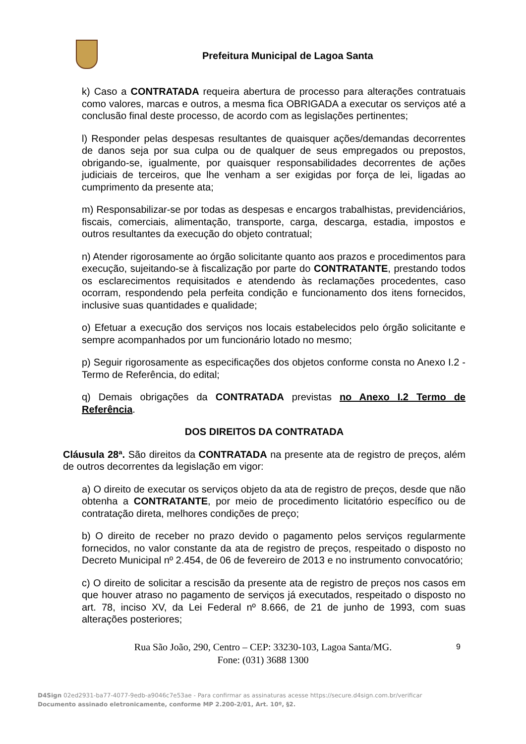Prefeitura Municipal de Lagoa Santa
k) Caso a CONTRATADA requeira abertura de processo para alterações contratuais como valores, marcas e outros, a mesma fica OBRIGADA a executar os serviços até a conclusão final deste processo, de acordo com as legislações pertinentes;
l) Responder pelas despesas resultantes de quaisquer ações/demandas decorrentes de danos seja por sua culpa ou de qualquer de seus empregados ou prepostos, obrigando-se, igualmente, por quaisquer responsabilidades decorrentes de ações judiciais de terceiros, que lhe venham a ser exigidas por força de lei, ligadas ao cumprimento da presente ata;
m) Responsabilizar-se por todas as despesas e encargos trabalhistas, previdenciários, fiscais, comerciais, alimentação, transporte, carga, descarga, estadia, impostos e outros resultantes da execução do objeto contratual;
n) Atender rigorosamente ao órgão solicitante quanto aos prazos e procedimentos para execução, sujeitando-se à fiscalização por parte do CONTRATANTE, prestando todos os esclarecimentos requisitados e atendendo às reclamações procedentes, caso ocorram, respondendo pela perfeita condição e funcionamento dos itens fornecidos, inclusive suas quantidades e qualidade;
o) Efetuar a execução dos serviços nos locais estabelecidos pelo órgão solicitante e sempre acompanhados por um funcionário lotado no mesmo;
p) Seguir rigorosamente as especificações dos objetos conforme consta no Anexo I.2 -Termo de Referência, do edital;
q) Demais obrigações da CONTRATADA previstas no Anexo I.2 Termo de Referência.
DOS DIREITOS DA CONTRATADA
Cláusula 28ª. São direitos da CONTRATADA na presente ata de registro de preços, além de outros decorrentes da legislação em vigor:
a) O direito de executar os serviços objeto da ata de registro de preços, desde que não obtenha a CONTRATANTE, por meio de procedimento licitatório específico ou de contratação direta, melhores condições de preço;
b) O direito de receber no prazo devido o pagamento pelos serviços regularmente fornecidos, no valor constante da ata de registro de preços, respeitado o disposto no Decreto Municipal nº 2.454, de 06 de fevereiro de 2013 e no instrumento convocatório;
c) O direito de solicitar a rescisão da presente ata de registro de preços nos casos em que houver atraso no pagamento de serviços já executados, respeitado o disposto no art. 78, inciso XV, da Lei Federal nº 8.666, de 21 de junho de 1993, com suas alterações posteriores;
Rua São João, 290, Centro – CEP: 33230-103, Lagoa Santa/MG.
Fone: (031) 3688 1300
9
D4Sign 02ed2931-ba77-4077-9edb-a9046c7e53ae - Para confirmar as assinaturas acesse https://secure.d4sign.com.br/verificar
Documento assinado eletronicamente, conforme MP 2.200-2/01, Art. 10º, §2.